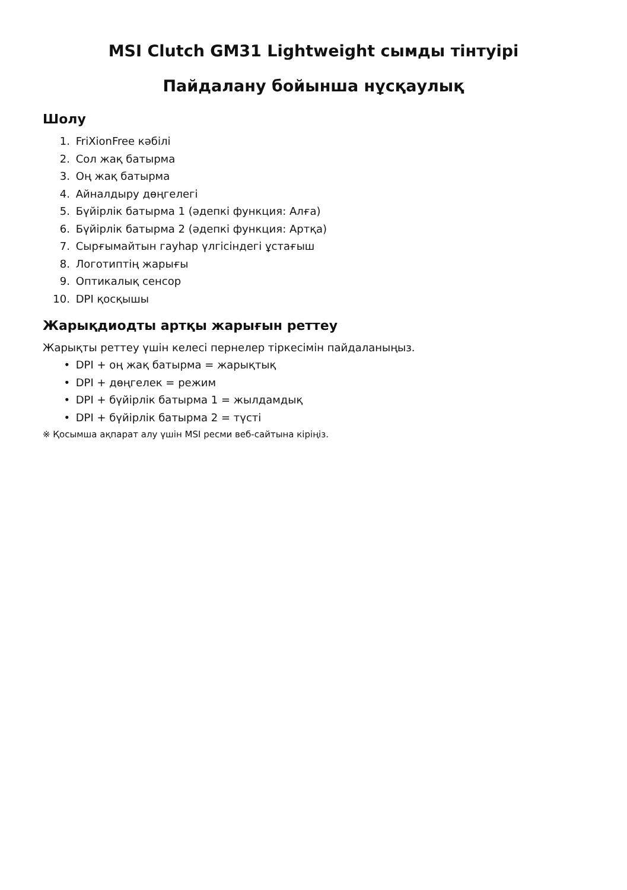MSI Clutch GM31 Lightweight сымды тінтуірі
Пайдалану бойынша нұсқаулық
Шолу
1. FriXionFree кәбілі
2. Сол жақ батырма
3. Оң жақ батырма
4. Айналдыру дөңгелегі
5. Бүйірлік батырма 1 (әдепкі функция: Алға)
6. Бүйірлік батырма 2 (әдепкі функция: Артқа)
7. Сырғымайтын гауһар үлгісіндегі ұстағыш
8. Логотиптің жарығы
9. Оптикалық сенсор
10. DPI қосқышы
Жарықдиодты артқы жарығын реттеу
Жарықты реттеу үшін келесі пернелер тіркесімін пайдаланыңыз.
• DPI + оң жақ батырма = жарықтық
• DPI + дөңгелек = режим
• DPI + бүйірлік батырма 1 = жылдамдық
• DPI + бүйірлік батырма 2 = түсті
※ Қосымша ақпарат алу үшін MSI ресми веб-сайтына кіріңіз.